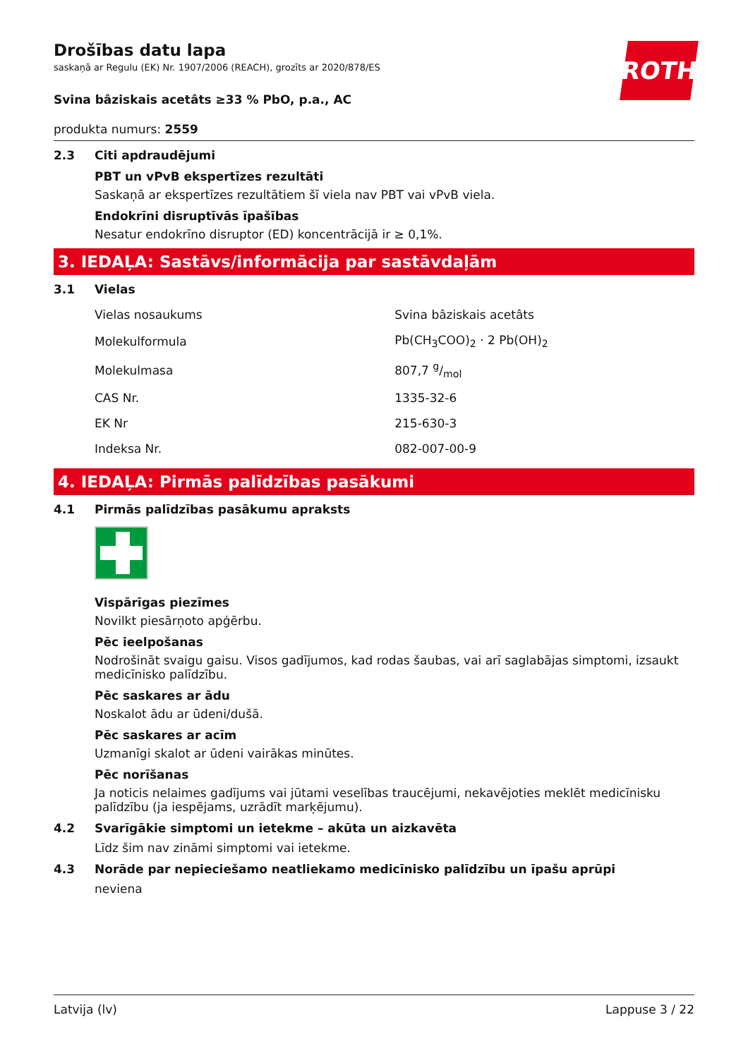ROTH
Drošības datu lapa
saskaņā ar Regulu (EK) Nr. 1907/2006 (REACH), grozīts ar 2020/878/ES
Svina bâziskais acetâts ≥33 % PbO, p.a., AC
produkta numurs: 2559
2.3 Citi apdraudējumi
PBT un vPvB ekspertīzes rezultāti
Saskaņā ar ekspertīzes rezultātiem šī viela nav PBT vai vPvB viela.
Endokrīni disruptīvās īpašības
Nesatur endokrīno disruptor (ED) koncentrācijā ir ≥ 0,1%.
3. IEDAĻA: Sastāvs/informācija par sastāvdaļām
3.1 Vielas
| Vielas nosaukums | Svina bâziskais acetâts |
| Molekulformula | Pb(CH<sub>3</sub>COO)<sub>2</sub> · 2 Pb(OH)<sub>2</sub> |
| Molekulmasa | 807,7 g/mol |
| CAS Nr. | 1335-32-6 |
| EK Nr | 215-630-3 |
| Indeksa Nr. | 082-007-00-9 |
4. IEDAĻA: Pirmās palīdzības pasākumi
4.1 Pirmās palīdzības pasākumu apraksts
Vispārīgas piezīmes
Novilkt piesārņoto apģērbu.
Pēc ieelpošanas
Nodrošināt svaigu gaisu. Visos gadījumos, kad rodas šaubas, vai arī saglabājas simptomi, izsaukt medicīnisko palīdzību.
Pēc saskares ar ādu
Noskalot ādu ar ūdeni/dušā.
Pēc saskares ar acīm
Uzmanīgi skalot ar ūdeni vairākas minūtes.
Pēc norīšanas
Ja noticis nelaimes gadījums vai jūtami veselības traucējumi, nekavējoties meklēt medicīnisku palīdzību (ja iespējams, uzrādīt marķējumu).
4.2 Svarīgākie simptomi un ietekme – akūta un aizkavēta
Līdz šim nav zināmi simptomi vai ietekme.
4.3 Norāde par nepieciešamo neatliekamo medicīnisko palīdzību un īpašu aprūpi
neviena
Latvija (lv) Lappuse 3 / 22